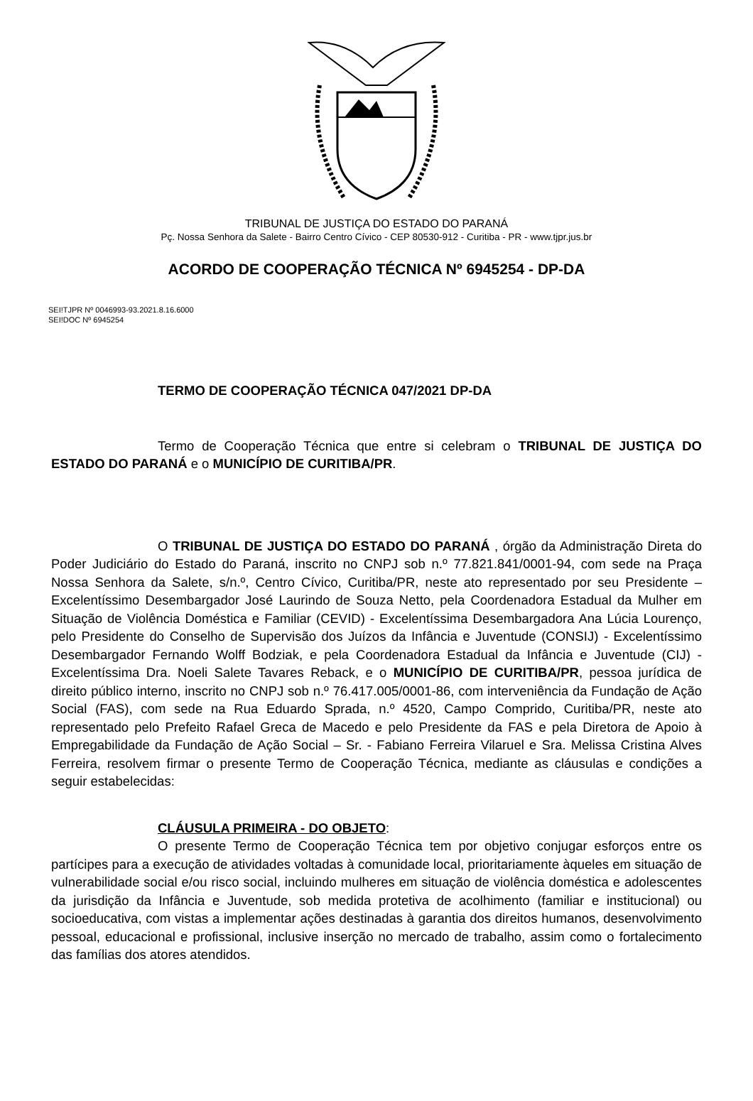TRIBUNAL DE JUSTIÇA DO ESTADO DO PARANÁ
Pç. Nossa Senhora da Salete - Bairro Centro Cívico - CEP 80530-912 - Curitiba - PR - www.tjpr.jus.br
ACORDO DE COOPERAÇÃO TÉCNICA Nº 6945254 - DP-DA
SEI!TJPR Nº 0046993-93.2021.8.16.6000
SEI!DOC Nº 6945254
TERMO DE COOPERAÇÃO TÉCNICA 047/2021 DP-DA
Termo de Cooperação Técnica que entre si celebram o TRIBUNAL DE JUSTIÇA DO ESTADO DO PARANÁ e o MUNICÍPIO DE CURITIBA/PR.
O TRIBUNAL DE JUSTIÇA DO ESTADO DO PARANÁ , órgão da Administração Direta do Poder Judiciário do Estado do Paraná, inscrito no CNPJ sob n.º 77.821.841/0001-94, com sede na Praça Nossa Senhora da Salete, s/n.º, Centro Cívico, Curitiba/PR, neste ato representado por seu Presidente – Excelentíssimo Desembargador José Laurindo de Souza Netto, pela Coordenadora Estadual da Mulher em Situação de Violência Doméstica e Familiar (CEVID) - Excelentíssima Desembargadora Ana Lúcia Lourenço, pelo Presidente do Conselho de Supervisão dos Juízos da Infância e Juventude (CONSIJ) - Excelentíssimo Desembargador Fernando Wolff Bodziak, e pela Coordenadora Estadual da Infância e Juventude (CIJ) - Excelentíssima Dra. Noeli Salete Tavares Reback, e o MUNICÍPIO DE CURITIBA/PR, pessoa jurídica de direito público interno, inscrito no CNPJ sob n.º 76.417.005/0001-86, com interveniência da Fundação de Ação Social (FAS), com sede na Rua Eduardo Sprada, n.º 4520, Campo Comprido, Curitiba/PR, neste ato representado pelo Prefeito Rafael Greca de Macedo e pelo Presidente da FAS e pela Diretora de Apoio à Empregabilidade da Fundação de Ação Social – Sr. - Fabiano Ferreira Vilaruel e Sra. Melissa Cristina Alves Ferreira, resolvem firmar o presente Termo de Cooperação Técnica, mediante as cláusulas e condições a seguir estabelecidas:
CLÁUSULA PRIMEIRA - DO OBJETO:
O presente Termo de Cooperação Técnica tem por objetivo conjugar esforços entre os partícipes para a execução de atividades voltadas à comunidade local, prioritariamente àqueles em situação de vulnerabilidade social e/ou risco social, incluindo mulheres em situação de violência doméstica e adolescentes da jurisdição da Infância e Juventude, sob medida protetiva de acolhimento (familiar e institucional) ou socioeducativa, com vistas a implementar ações destinadas à garantia dos direitos humanos, desenvolvimento pessoal, educacional e profissional, inclusive inserção no mercado de trabalho, assim como o fortalecimento das famílias dos atores atendidos.